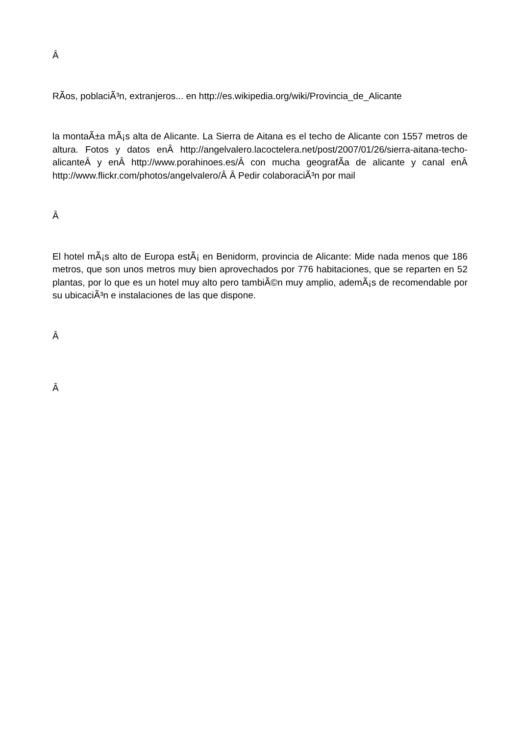Â
RÃ­os, poblaciÃ³n, extranjeros... en http://es.wikipedia.org/wiki/Provincia_de_Alicante
la montaÃ±a mÃ¡s alta de Alicante. La Sierra de Aitana es el techo de Alicante con 1557 metros de altura. Fotos y datos enÂ http://angelvalero.lacoctelera.net/post/2007/01/26/sierra-aitana-techo-alicanteÂ y enÂ http://www.porahinoes.es/Â con mucha geografÃ­a de alicante y canal enÂ http://www.flickr.com/photos/angelvalero/Â Â Pedir colaboraciÃ³n por mail
Â
El hotel mÃ¡s alto de Europa estÃ¡ en Benidorm, provincia de Alicante: Mide nada menos que 186 metros, que son unos metros muy bien aprovechados por 776 habitaciones, que se reparten en 52 plantas, por lo que es un hotel muy alto pero tambiÃ©n muy amplio, ademÃ¡s de recomendable por su ubicaciÃ³n e instalaciones de las que dispone.
Â
Â